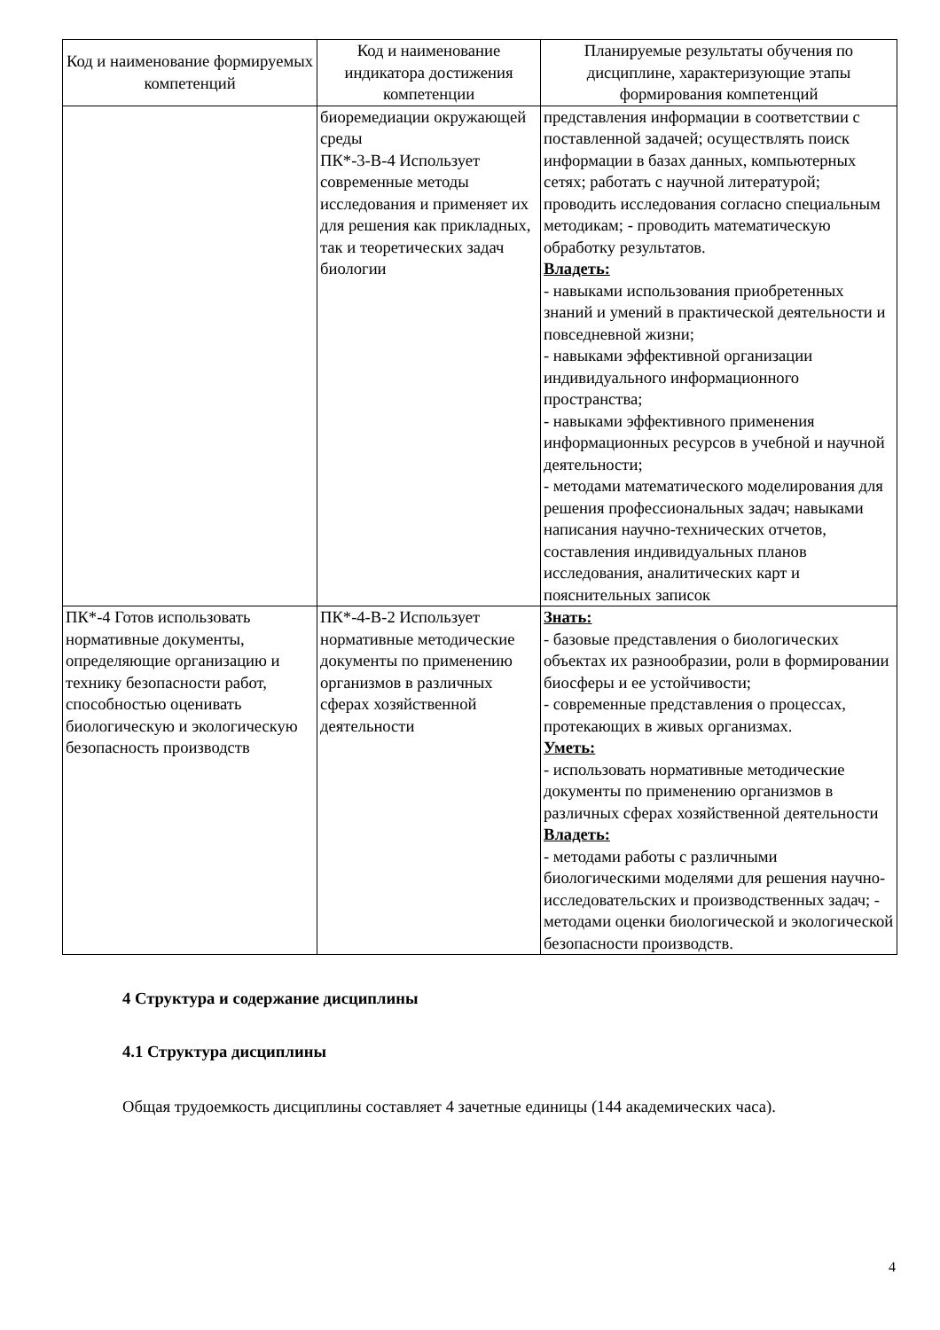| Код и наименование формируемых компетенций | Код и наименование индикатора достижения компетенции | Планируемые результаты обучения по дисциплине, характеризующие этапы формирования компетенций |
| --- | --- | --- |
| | биоремедиации окружающей среды ПК*-3-В-4 Использует современные методы исследования и применяет их для решения как прикладных, так и теоретических задач биологии | представления информации в соответствии с поставленной задачей; осуществлять поиск информации в базах данных, компьютерных сетях; работать с научной литературой; проводить исследования согласно специальным методикам; - проводить математическую обработку результатов. Владеть: - навыками использования приобретенных знаний и умений в практической деятельности и повседневной жизни; - навыками эффективной организации индивидуального информационного пространства; - навыками эффективного применения информационных ресурсов в учебной и научной деятельности; - методами математического моделирования для решения профессиональных задач; навыками написания научно-технических отчетов, составления индивидуальных планов исследования, аналитических карт и пояснительных записок |
| ПК*-4 Готов использовать нормативные документы, определяющие организацию и технику безопасности работ, способностью оценивать биологическую и экологическую безопасность производств | ПК*-4-В-2 Использует нормативные методические документы по применению организмов в различных сферах хозяйственной деятельности | Знать: - базовые представления о биологических объектах их разнообразии, роли в формировании биосферы и ее устойчивости; - современные представления о процессах, протекающих в живых организмах. Уметь: - использовать нормативные методические документы по применению организмов в различных сферах хозяйственной деятельности Владеть: - методами работы с различными биологическими моделями для решения научно-исследовательских и производственных задач; - методами оценки биологической и экологической безопасности производств. |
4 Структура и содержание дисциплины
4.1 Структура дисциплины
Общая трудоемкость дисциплины составляет 4 зачетные единицы (144 академических часа).
4